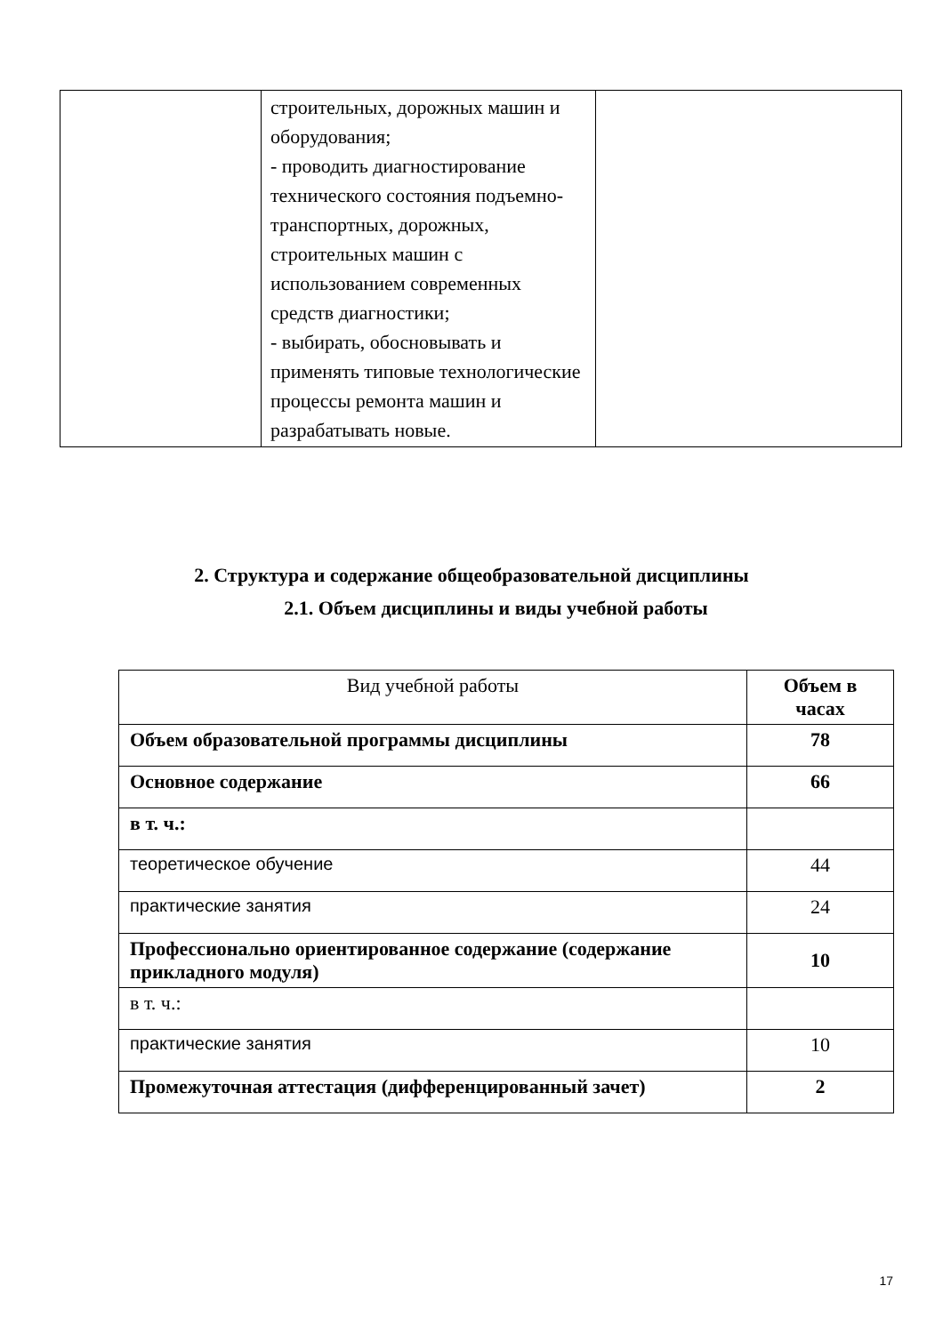| | строительных, дорожных машин и оборудования; - проводить диагностирование технического состояния подъемно-транспортных, дорожных, строительных машин с использованием современных средств диагностики; - выбирать, обосновывать и применять типовые технологические процессы ремонта машин и разрабатывать новые. | |
2. Структура и содержание общеобразовательной дисциплины
2.1. Объем дисциплины и виды учебной работы
| Вид учебной работы | Объем в часах |
| --- | --- |
| Объем образовательной программы дисциплины | 78 |
| Основное содержание | 66 |
| в т. ч.: | |
| теоретическое обучение | 44 |
| практические занятия | 24 |
| Профессионально ориентированное содержание (содержание прикладного модуля) | 10 |
| в т. ч.: | |
| практические занятия | 10 |
| Промежуточная аттестация (дифференцированный зачет) | 2 |
17